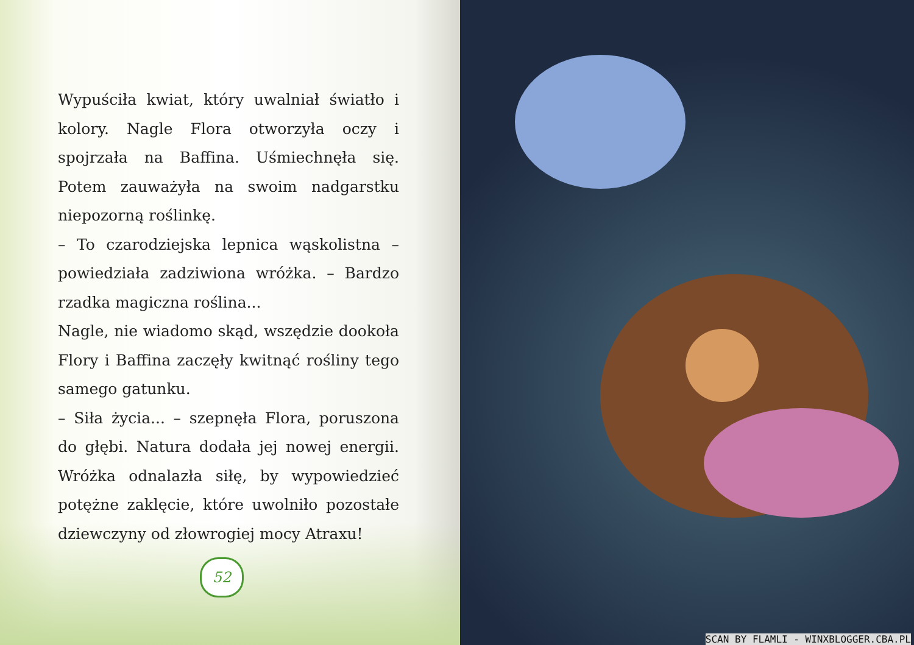Wypuściła kwiat, który uwalniał światło i kolory. Nagle Flora otworzyła oczy i spojrzała na Baffina. Uśmiechnęła się. Potem zauważyła na swoim nadgarstku niepozorną roślinkę.
– To czarodziejska lepnica wąskolistna – powiedziała zadziwiona wróżka. – Bardzo rzadka magiczna roślina...
Nagle, nie wiadomo skąd, wszędzie dookoła Flory i Baffina zaczęły kwitnąć rośliny tego samego gatunku.
– Siła życia... – szepnęła Flora, poruszona do głębi. Natura dodała jej nowej energii. Wróżka odnalazła siłę, by wypowiedzieć potężne zaklęcie, które uwolniło pozostałe dziewczyny od złowrogiej mocy Atraxu!
52
SCAN BY FLAMLI - WINXBLOGGER.CBA.PL